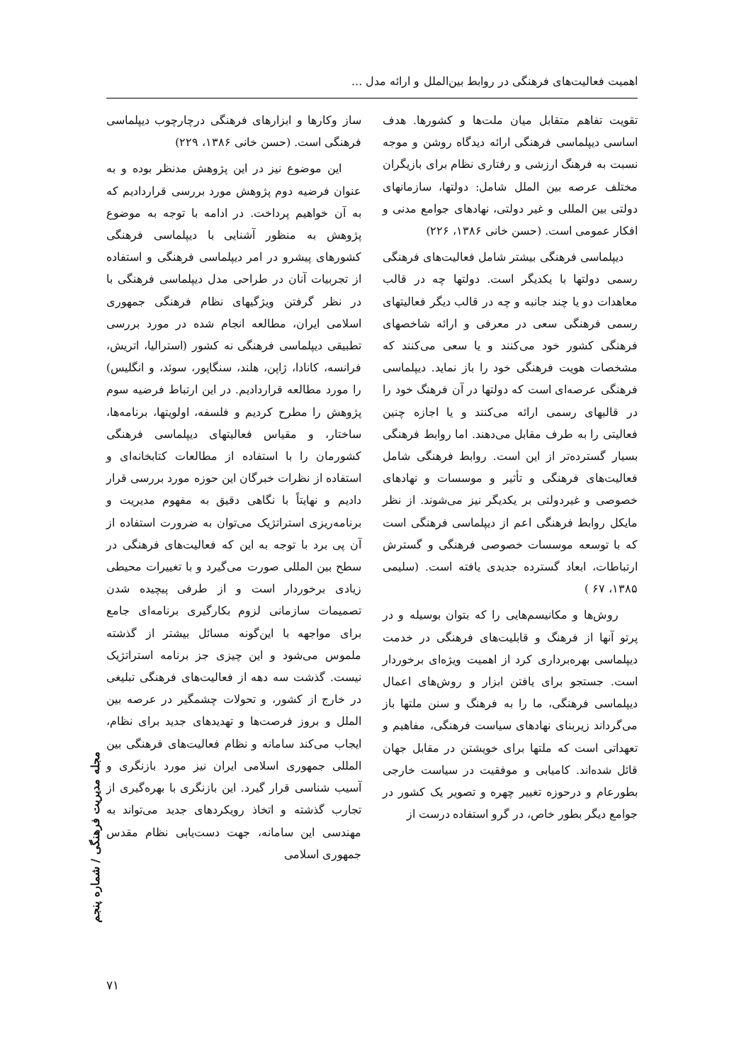اهمیت فعالیت‌های فرهنگی در روابط بین‌الملل و ارائه مدل ...
تقویت تفاهم متقابل میان ملت‌ها و کشورها. هدف اساسی دیپلماسی فرهنگی ارائه دیدگاه روشن و موجه نسبت به فرهنگ ارزشی و رفتاری نظام برای بازیگران مختلف عرصه بین الملل شامل: دولتها، سازمانهای دولتی بین المللی و غیر دولتی، نهادهای جوامع مدنی و افکار عمومی است. (حسن خانی ۱۳۸۶، ۲۲۶)
دیپلماسی فرهنگی بیشتر شامل فعالیت‌های فرهنگی رسمی دولتها با یکدیگر است. دولتها چه در قالب معاهدات دو یا چند جانبه و چه در قالب دیگر فعالیتهای رسمی فرهنگی سعی در معرفی و ارائه شاخصهای فرهنگی کشور خود می‌کنند و یا سعی می‌کنند که مشخصات هویت فرهنگی خود را باز نماید. دیپلماسی فرهنگی عرصه‌ای است که دولتها در آن فرهنگ خود را در قالبهای رسمی ارائه می‌کنند و یا اجازه چنین فعالیتی را به طرف مقابل می‌دهند. اما روابط فرهنگی بسیار گسترده‌تر از این است. روابط فرهنگی شامل فعالیت‌های فرهنگی و تأثیر و موسسات و نهادهای خصوصی و غیردولتی بر یکدیگر نیز می‌شوند. از نظر مایکل روابط فرهنگی اعم از دیپلماسی فرهنگی است که با توسعه موسسات خصوصی فرهنگی و گسترش ارتباطات، ابعاد گسترده جدیدی یافته است. (سلیمی ۱۳۸۵، ۶۷ )
روش‌ها و مکانیسم‌هایی را که بتوان بوسیله و در پرتو آنها از فرهنگ و قابلیت‌های فرهنگی در خدمت دیپلماسی بهره‌برداری کرد از اهمیت ویژه‌ای برخوردار است. جستجو برای یافتن ابزار و روش‌های اعمال دیپلماسی فرهنگی، ما را به فرهنگ و سنن ملتها باز می‌گرداند زیربنای نهادهای سیاست فرهنگی، مفاهیم و تعهداتی است که ملتها برای خویشتن در مقابل جهان قائل شده‌اند. کامیابی و موفقیت در سیاست خارجی بطورعام و درحوزه تغییر چهره و تصویر یک کشور در جوامع دیگر بطور خاص، در گرو استفاده درست از
ساز وکارها و ابزارهای فرهنگی درچارچوب دیپلماسی فرهنگی است. (حسن خانی ۱۳۸۶، ۲۲۹)
این موضوع نیز در این پژوهش مدنظر بوده و به عنوان فرضیه دوم پژوهش مورد بررسی قراردادیم که به آن خواهیم پرداخت. در ادامه با توجه به موضوع پژوهش به منظور آشنایی با دیپلماسی فرهنگی کشورهای پیشرو در امر دیپلماسی فرهنگی و استفاده از تجربیات آنان در طراحی مدل دیپلماسی فرهنگی با در نظر گرفتن ویژگیهای نظام فرهنگی جمهوری اسلامی ایران، مطالعه انجام شده در مورد بررسی تطبیقی دیپلماسی فرهنگی نه کشور (استرالیا، اتریش، فرانسه، کانادا، ژاپن، هلند، سنگاپور، سوئد، و انگلیس) را مورد مطالعه قراردادیم. در این ارتباط فرضیه سوم پژوهش را مطرح کردیم و فلسفه، اولویتها، برنامه‌ها، ساختار، و مقیاس فعالیتهای دیپلماسی فرهنگی کشورمان را با استفاده از مطالعات کتابخانه‌ای و استفاده از نظرات خبرگان این حوزه مورد بررسی قرار دادیم و نهایتاً با نگاهی دقیق به مفهوم مدیریت و برنامه‌ریزی استراتژیک می‌توان به ضرورت استفاده از آن پی برد با توجه به این که فعالیت‌های فرهنگی در سطح بین المللی صورت می‌گیرد و با تغییرات محیطی زیادی برخوردار است و از طرفی پیچیده شدن تصمیمات سازمانی لزوم بکارگیری برنامه‌ای جامع برای مواجهه با این‌گونه مسائل بیشتر از گذشته ملموس می‌شود و این چیزی جز برنامه استراتژیک نیست. گذشت سه دهه از فعالیت‌های فرهنگی تبلیغی در خارج از کشور، و تحولات چشمگیر در عرصه بین الملل و بروز فرصت‌ها و تهدیدهای جدید برای نظام، ایجاب می‌کند سامانه و نظام فعالیت‌های فرهنگی بین المللی جمهوری اسلامی ایران نیز مورد بازنگری و آسیب شناسی قرار گیرد. این بازنگری با بهره‌گیری از تجارب گذشته و اتخاذ رویکردهای جدید می‌تواند به مهندسی این سامانه، جهت دست‌یابی نظام مقدس جمهوری اسلامی
مجله مدیریت فرهنگی / شماره پنجم
۷۱